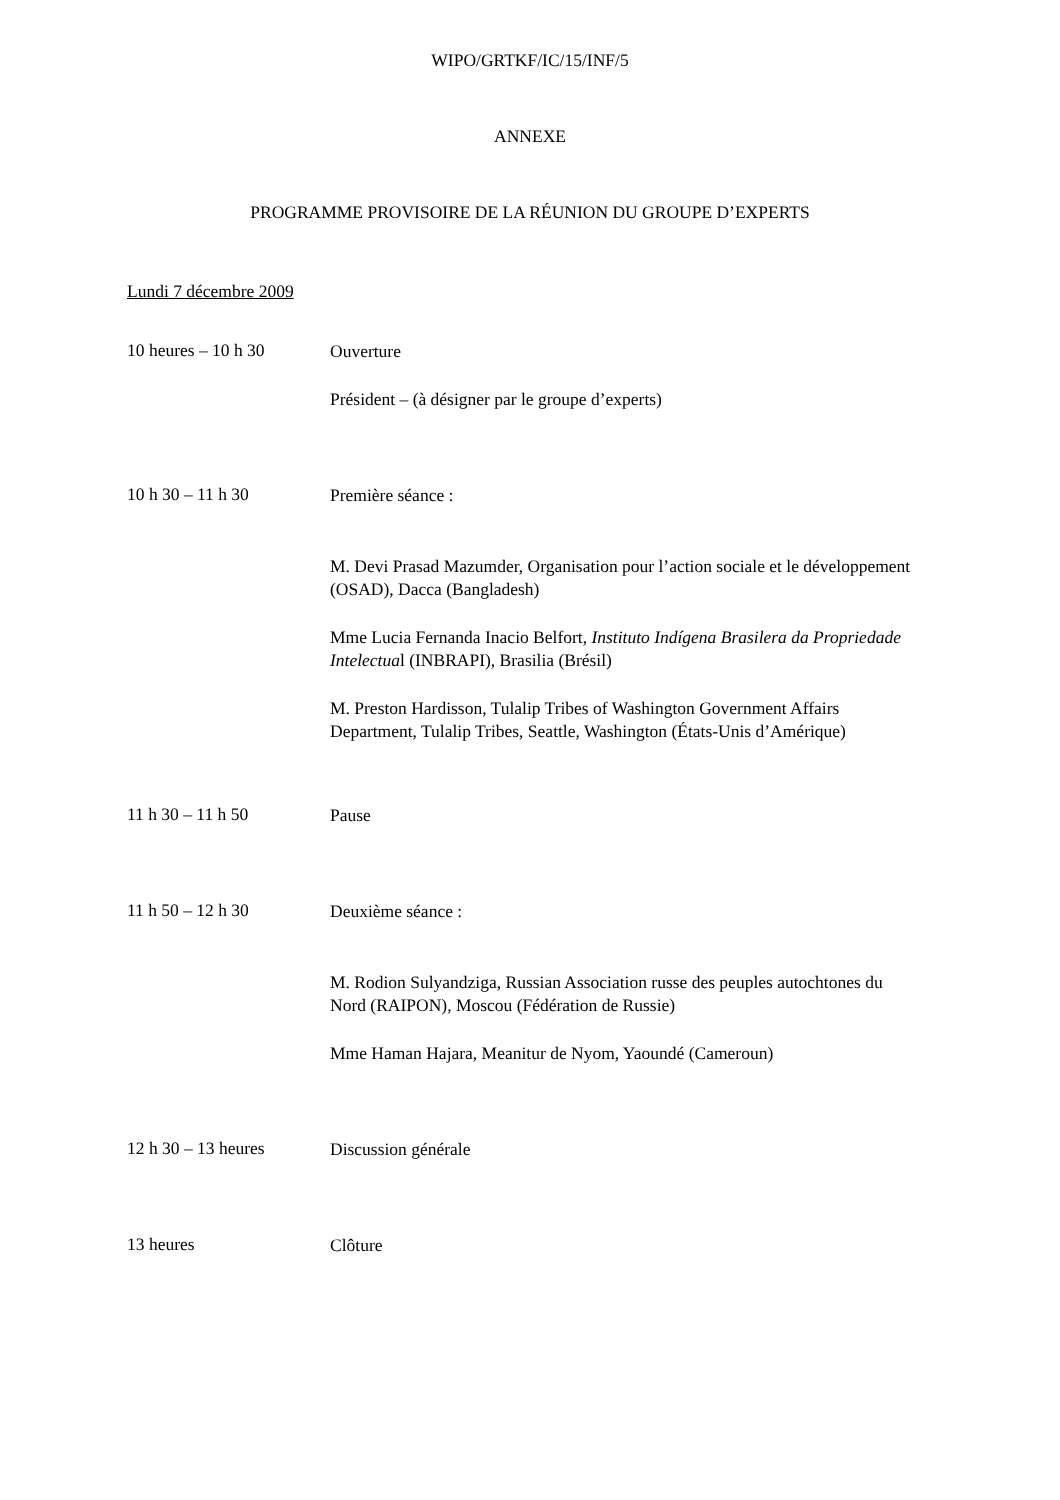WIPO/GRTKF/IC/15/INF/5
ANNEXE
PROGRAMME PROVISOIRE DE LA RÉUNION DU GROUPE D’EXPERTS
Lundi 7 décembre 2009
10 heures – 10 h 30
Ouverture
Président – (à désigner par le groupe d’experts)
10 h 30 – 11 h 30
Première séance :
M. Devi Prasad Mazumder, Organisation pour l’action sociale et le développement (OSAD), Dacca (Bangladesh)
Mme Lucia Fernanda Inacio Belfort, Instituto Indígena Brasilera da Propriedade Intelectual (INBRAPI), Brasilia (Brésil)
M. Preston Hardisson, Tulalip Tribes of Washington Government Affairs Department, Tulalip Tribes, Seattle, Washington (États-Unis d’Amérique)
11 h 30 – 11 h 50
Pause
11 h 50 – 12 h 30
Deuxième séance :
M. Rodion Sulyandziga, Russian Association russe des peuples autochtones du Nord (RAIPON), Moscou (Fédération de Russie)
Mme Haman Hajara, Meanitur de Nyom, Yaoundé (Cameroun)
12 h 30 – 13 heures
Discussion générale
13 heures
Clôture